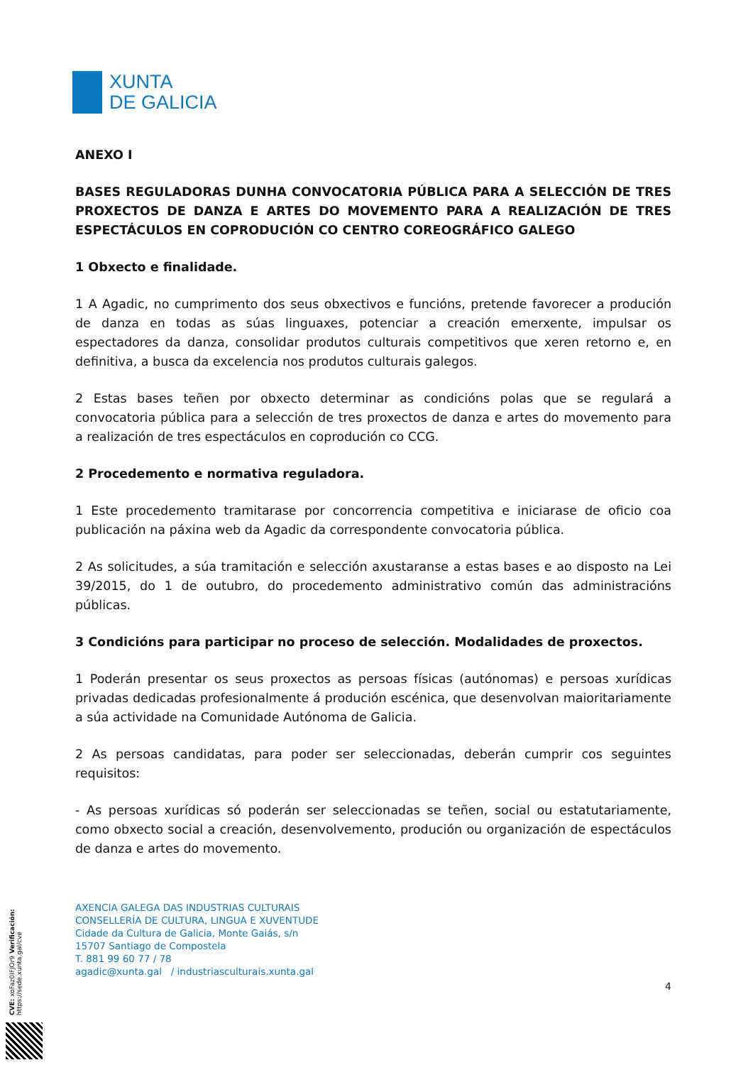XUNTA
DE GALICIA
ANEXO I
BASES REGULADORAS DUNHA CONVOCATORIA PÚBLICA PARA A SELECCIÓN DE TRES PROXECTOS DE DANZA E ARTES DO MOVEMENTO PARA A REALIZACIÓN DE TRES ESPECTÁCULOS EN COPRODUCIÓN CO CENTRO COREOGRÁFICO GALEGO
1 Obxecto e finalidade.
1 A Agadic, no cumprimento dos seus obxectivos e funcións, pretende favorecer a produción de danza en todas as súas linguaxes, potenciar a creación emerxente, impulsar os espectadores da danza, consolidar produtos culturais competitivos que xeren retorno e, en definitiva, a busca da excelencia nos produtos culturais galegos.
2 Estas bases teñen por obxecto determinar as condicións polas que se regulará a convocatoria pública para a selección de tres proxectos de danza e artes do movemento para a realización de tres espectáculos en coprodución co CCG.
2 Procedemento e normativa reguladora.
1 Este procedemento tramitarase por concorrencia competitiva e iniciarase de oficio coa publicación na páxina web da Agadic da correspondente convocatoria pública.
2 As solicitudes, a súa tramitación e selección axustaranse a estas bases e ao disposto na Lei 39/2015, do 1 de outubro, do procedemento administrativo común das administracións públicas.
3 Condicións para participar no proceso de selección. Modalidades de proxectos.
1 Poderán presentar os seus proxectos as persoas físicas (autónomas) e persoas xurídicas privadas dedicadas profesionalmente á produción escénica, que desenvolvan maioritariamente a súa actividade na Comunidade Autónoma de Galicia.
2 As persoas candidatas, para poder ser seleccionadas, deberán cumprir cos seguintes requisitos:
- As persoas xurídicas só poderán ser seleccionadas se teñen, social ou estatutariamente, como obxecto social a creación, desenvolvemento, produción ou organización de espectáculos de danza e artes do movemento.
AXENCIA GALEGA DAS INDUSTRIAS CULTURAIS
CONSELLERÍA DE CULTURA, LINGUA E XUVENTUDE
Cidade da Cultura de Galicia, Monte Gaiás, s/n
15707 Santiago de Compostela
T. 881 99 60 77 / 78
agadic@xunta.gal / industriasculturais.xunta.gal
4
CVE: xoFaz0IFJOr9 Verificación: https://sede.xunta.gal/cve